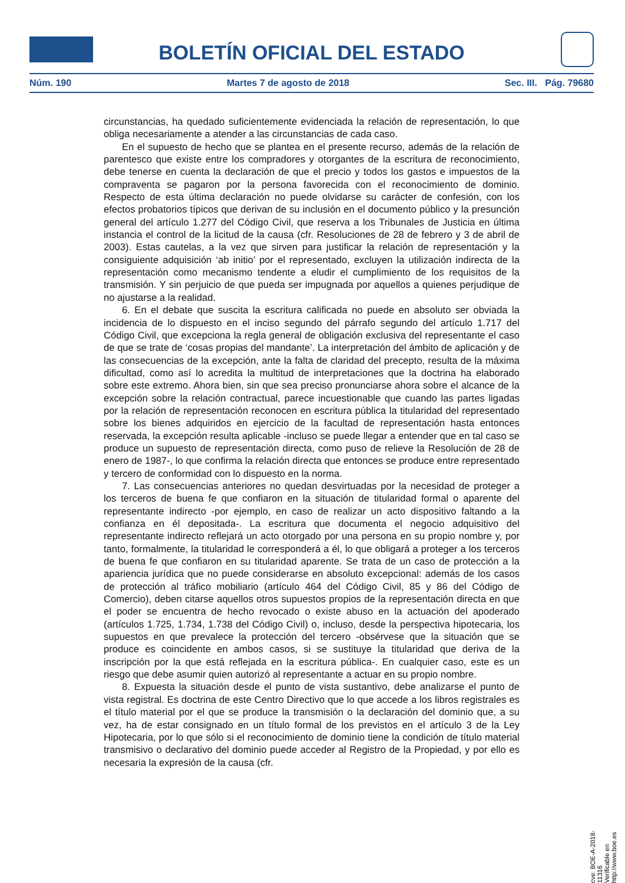BOLETÍN OFICIAL DEL ESTADO
Núm. 190 Martes 7 de agosto de 2018 Sec. III. Pág. 79680
circunstancias, ha quedado suficientemente evidenciada la relación de representación, lo que obliga necesariamente a atender a las circunstancias de cada caso.
En el supuesto de hecho que se plantea en el presente recurso, además de la relación de parentesco que existe entre los compradores y otorgantes de la escritura de reconocimiento, debe tenerse en cuenta la declaración de que el precio y todos los gastos e impuestos de la compraventa se pagaron por la persona favorecida con el reconocimiento de dominio. Respecto de esta última declaración no puede olvidarse su carácter de confesión, con los efectos probatorios típicos que derivan de su inclusión en el documento público y la presunción general del artículo 1.277 del Código Civil, que reserva a los Tribunales de Justicia en última instancia el control de la licitud de la causa (cfr. Resoluciones de 28 de febrero y 3 de abril de 2003). Estas cautelas, a la vez que sirven para justificar la relación de representación y la consiguiente adquisición ‘ab initio’ por el representado, excluyen la utilización indirecta de la representación como mecanismo tendente a eludir el cumplimiento de los requisitos de la transmisión. Y sin perjuicio de que pueda ser impugnada por aquellos a quienes perjudique de no ajustarse a la realidad.
6. En el debate que suscita la escritura calificada no puede en absoluto ser obviada la incidencia de lo dispuesto en el inciso segundo del párrafo segundo del artículo 1.717 del Código Civil, que excepciona la regla general de obligación exclusiva del representante el caso de que se trate de ‘cosas propias del mandante’. La interpretación del ámbito de aplicación y de las consecuencias de la excepción, ante la falta de claridad del precepto, resulta de la máxima dificultad, como así lo acredita la multitud de interpretaciones que la doctrina ha elaborado sobre este extremo. Ahora bien, sin que sea preciso pronunciarse ahora sobre el alcance de la excepción sobre la relación contractual, parece incuestionable que cuando las partes ligadas por la relación de representación reconocen en escritura pública la titularidad del representado sobre los bienes adquiridos en ejercicio de la facultad de representación hasta entonces reservada, la excepción resulta aplicable -incluso se puede llegar a entender que en tal caso se produce un supuesto de representación directa, como puso de relieve la Resolución de 28 de enero de 1987-, lo que confirma la relación directa que entonces se produce entre representado y tercero de conformidad con lo dispuesto en la norma.
7. Las consecuencias anteriores no quedan desvirtuadas por la necesidad de proteger a los terceros de buena fe que confiaron en la situación de titularidad formal o aparente del representante indirecto -por ejemplo, en caso de realizar un acto dispositivo faltando a la confianza en él depositada-. La escritura que documenta el negocio adquisitivo del representante indirecto reflejará un acto otorgado por una persona en su propio nombre y, por tanto, formalmente, la titularidad le corresponderá a él, lo que obligará a proteger a los terceros de buena fe que confiaron en su titularidad aparente. Se trata de un caso de protección a la apariencia jurídica que no puede considerarse en absoluto excepcional: además de los casos de protección al tráfico mobiliario (artículo 464 del Código Civil, 85 y 86 del Código de Comercio), deben citarse aquellos otros supuestos propios de la representación directa en que el poder se encuentra de hecho revocado o existe abuso en la actuación del apoderado (artículos 1.725, 1.734, 1.738 del Código Civil) o, incluso, desde la perspectiva hipotecaria, los supuestos en que prevalece la protección del tercero -obsérvese que la situación que se produce es coincidente en ambos casos, si se sustituye la titularidad que deriva de la inscripción por la que está reflejada en la escritura pública-. En cualquier caso, este es un riesgo que debe asumir quien autorizó al representante a actuar en su propio nombre.
8. Expuesta la situación desde el punto de vista sustantivo, debe analizarse el punto de vista registral. Es doctrina de este Centro Directivo que lo que accede a los libros registrales es el título material por el que se produce la transmisión o la declaración del dominio que, a su vez, ha de estar consignado en un título formal de los previstos en el artículo 3 de la Ley Hipotecaria, por lo que sólo si el reconocimiento de dominio tiene la condición de título material transmisivo o declarativo del dominio puede acceder al Registro de la Propiedad, y por ello es necesaria la expresión de la causa (cfr.
cve: BOE-A-2018-11316
Verificable en http://www.boe.es